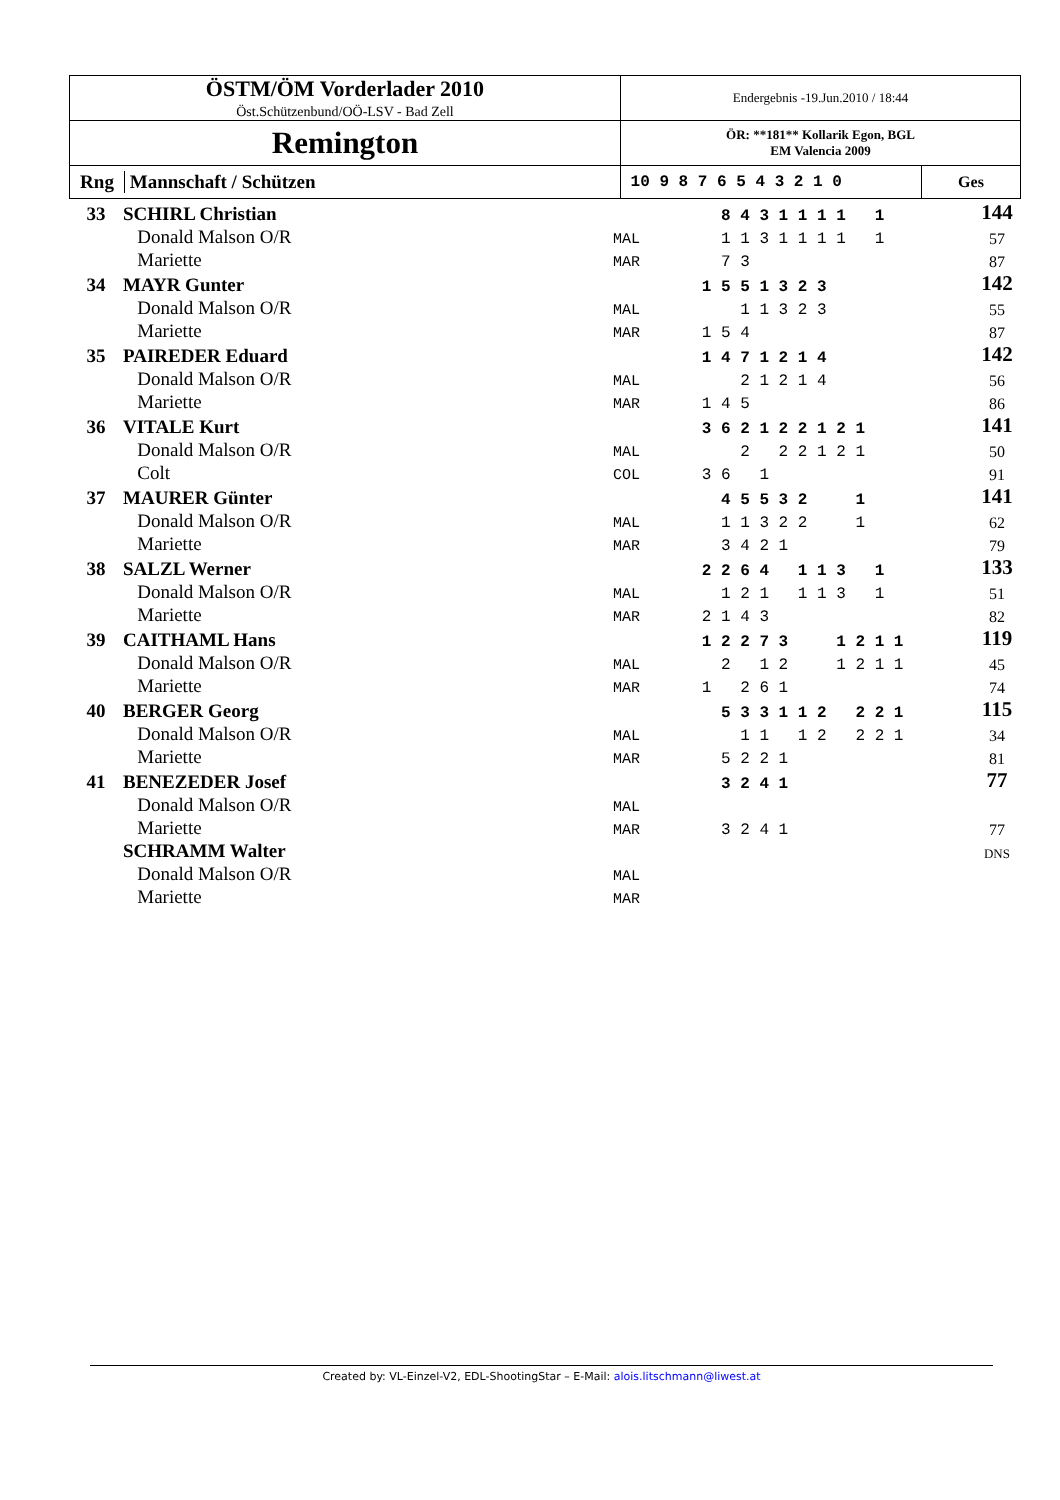| ÖSTM/ÖM Vorderlader 2010 Öst.Schützenbund/OÖ-LSV - Bad Zell | Endergebnis -19.Jun.2010 / 18:44 | |
| Remington | ÖR: **181** Kollarik Egon, BGL EM Valencia 2009 | |
| Rng Mannschaft / Schützen | 10 9 8 7 6 5 4 3 2 1 0 | Ges |
| 33 | SCHIRL Christian | | 8 4 3 1 1 1 1 1 | 144 |
| | Donald Malson O/R | MAL | 1 1 3 1 1 1 1 1 | 57 |
| | Mariette | MAR | 7 3 | 87 |
| 34 | MAYR Gunter | | 1 5 5 1 3 2 3 | 142 |
| | Donald Malson O/R | MAL | 1 1 3 2 3 | 55 |
| | Mariette | MAR | 1 5 4 | 87 |
| 35 | PAIREDER Eduard | | 1 4 7 1 2 1 4 | 142 |
| | Donald Malson O/R | MAL | 2 1 2 1 4 | 56 |
| | Mariette | MAR | 1 4 5 | 86 |
| 36 | VITALE Kurt | | 3 6 2 1 2 2 1 2 1 | 141 |
| | Donald Malson O/R | MAL | 2 2 2 1 2 1 | 50 |
| | Colt | COL | 3 6 1 | 91 |
| 37 | MAURER Günter | | 4 5 5 3 2 1 | 141 |
| | Donald Malson O/R | MAL | 1 1 3 2 2 1 | 62 |
| | Mariette | MAR | 3 4 2 1 | 79 |
| 38 | SALZL Werner | | 2 2 6 4 1 1 3 1 | 133 |
| | Donald Malson O/R | MAL | 1 2 1 1 1 3 1 | 51 |
| | Mariette | MAR | 2 1 4 3 | 82 |
| 39 | CAITHAML Hans | | 1 2 2 7 3 1 2 1 1 | 119 |
| | Donald Malson O/R | MAL | 2 1 2 1 2 1 1 | 45 |
| | Mariette | MAR | 1 2 6 1 | 74 |
| 40 | BERGER Georg | | 5 3 3 1 1 2 2 2 1 | 115 |
| | Donald Malson O/R | MAL | 1 1 1 2 2 2 1 | 34 |
| | Mariette | MAR | 5 2 2 1 | 81 |
| 41 | BENEZEDER Josef | | 3 2 4 1 | 77 |
| | Donald Malson O/R | MAL | | |
| | Mariette | MAR | 3 2 4 1 | 77 |
| | SCHRAMM Walter | | | DNS |
| | Donald Malson O/R | MAL | | |
| | Mariette | MAR | | |
Created by: VL-Einzel-V2, EDL-ShootingStar – E-Mail: alois.litschmann@liwest.at